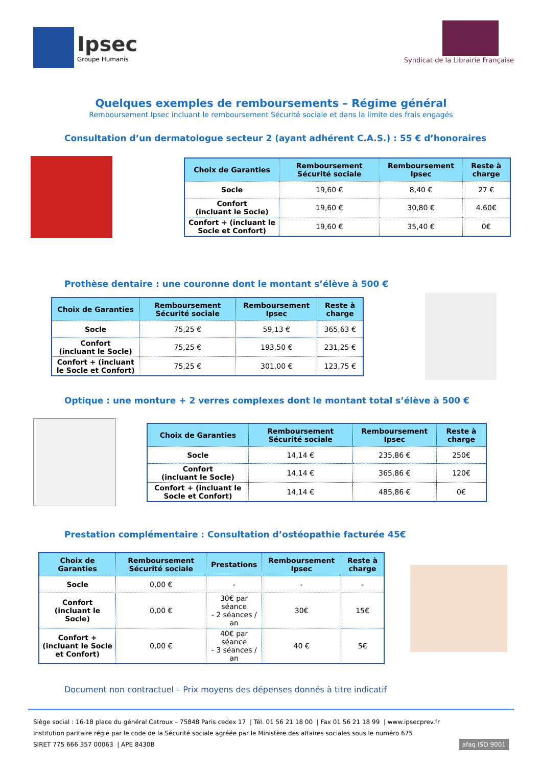Ipsec
Groupe Humanis
Syndicat de la Librairie Française
Quelques exemples de remboursements – Régime général
Remboursement Ipsec incluant le remboursement Sécurité sociale et dans la limite des frais engagés
Consultation d’un dermatologue secteur 2 (ayant adhérent C.A.S.) : 55 € d’honoraires
| Choix de Garanties | Remboursement Sécurité sociale | Remboursement Ipsec | Reste à charge |
| --- | --- | --- | --- |
| Socle | 19,60 € | 8,40 € | 27 € |
| Confort (incluant le Socle) | 19,60 € | 30,80 € | 4.60€ |
| Confort + (incluant le Socle et Confort) | 19,60 € | 35,40 € | 0€ |
Prothèse dentaire : une couronne dont le montant s’élève à 500 €
| Choix de Garanties | Remboursement Sécurité sociale | Remboursement Ipsec | Reste à charge |
| --- | --- | --- | --- |
| Socle | 75,25 € | 59,13 € | 365,63 € |
| Confort (incluant le Socle) | 75,25 € | 193,50 € | 231,25 € |
| Confort + (incluant le Socle et Confort) | 75,25 € | 301,00 € | 123,75 € |
Optique : une monture + 2 verres complexes dont le montant total s’élève à 500 €
| Choix de Garanties | Remboursement Sécurité sociale | Remboursement Ipsec | Reste à charge |
| --- | --- | --- | --- |
| Socle | 14,14 € | 235,86 € | 250€ |
| Confort (incluant le Socle) | 14,14 € | 365,86 € | 120€ |
| Confort + (incluant le Socle et Confort) | 14,14 € | 485,86 € | 0€ |
Prestation complémentaire : Consultation d’ostéopathie facturée 45€
| Choix de Garanties | Remboursement Sécurité sociale | Prestations | Remboursement Ipsec | Reste à charge |
| --- | --- | --- | --- | --- |
| Socle | 0,00 € | - | - | - |
| Confort (incluant le Socle) | 0,00 € | 30€ par séance - 2 séances / an | 30€ | 15€ |
| Confort + (incluant le Socle et Confort) | 0,00 € | 40€ par séance - 3 séances / an | 40 € | 5€ |
Document non contractuel – Prix moyens des dépenses donnés à titre indicatif
Siège social : 16-18 place du général Catroux – 75848 Paris cedex 17 | Tél. 01 56 21 18 00 | Fax 01 56 21 18 99 | www.ipsecprev.fr
Institution paritaire régie par le code de la Sécurité sociale agréée par le Ministère des affaires sociales sous le numéro 675
SIRET 775 666 357 00063 | APE 8430B afaq ISO 9001